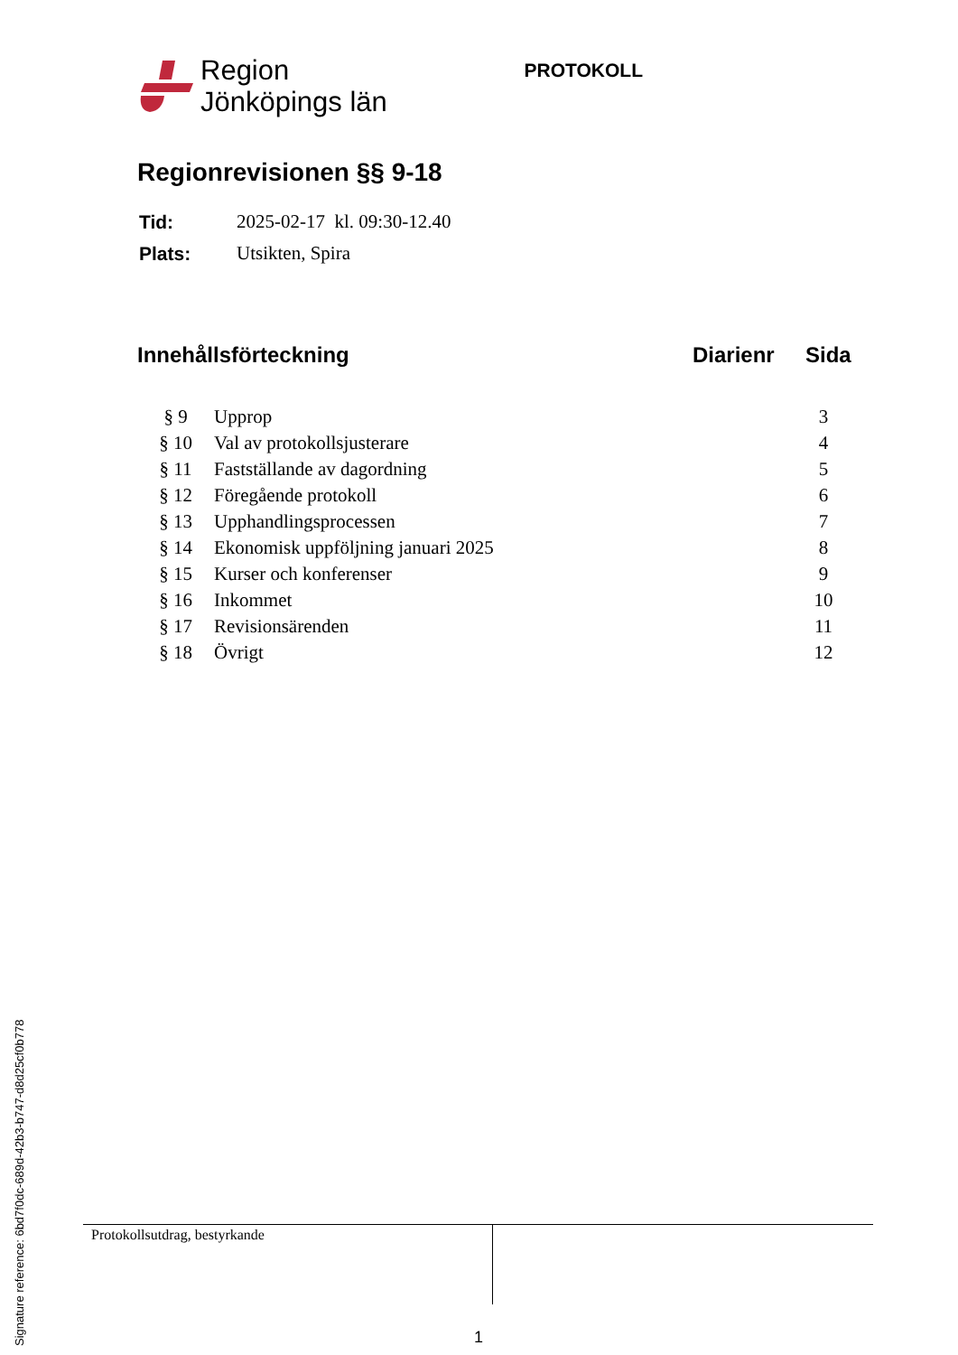Region
Jönköpings län
PROTOKOLL
Regionrevisionen §§ 9-18
| Tid: | 2025-02-17 kl. 09:30-12.40 |
| Plats: | Utsikten, Spira |
Innehållsförteckning Diarienr Sida
| § 9 | Upprop | 3 |
| § 10 | Val av protokollsjusterare | 4 |
| § 11 | Fastställande av dagordning | 5 |
| § 12 | Föregående protokoll | 6 |
| § 13 | Upphandlingsprocessen | 7 |
| § 14 | Ekonomisk uppföljning januari 2025 | 8 |
| § 15 | Kurser och konferenser | 9 |
| § 16 | Inkommet | 10 |
| § 17 | Revisionsärenden | 11 |
| § 18 | Övrigt | 12 |
Protokollsutdrag, bestyrkande
1
Signature reference: 6bd7f0dc-689d-42b3-b747-d8d25cf0b778